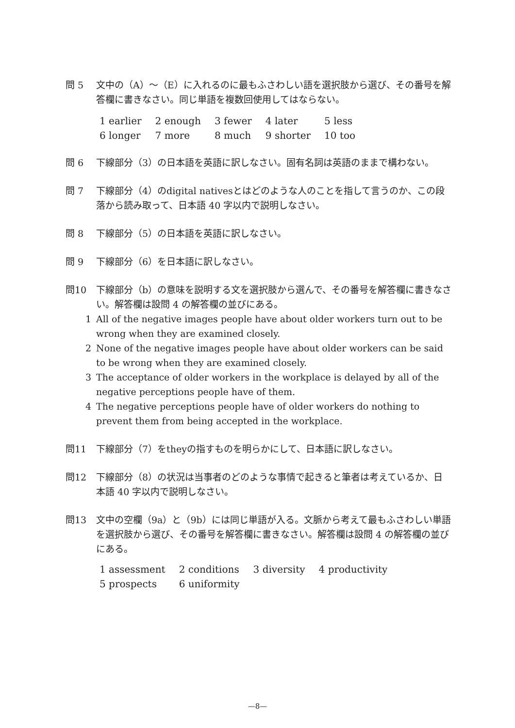問 5 文中の（A）～（E）に入れるのに最もふさわしい語を選択肢から選び、その番号を解答欄に書きなさい。同じ単語を複数回使用してはならない。
| 1 earlier | 2 enough | 3 fewer | 4 later | 5 less |
| 6 longer | 7 more | 8 much | 9 shorter | 10 too |
問 6 下線部分（3）の日本語を英語に訳しなさい。固有名詞は英語のままで構わない。
問 7 下線部分（4）のdigital nativesとはどのような人のことを指して言うのか、この段落から読み取って、日本語 40 字以内で説明しなさい。
問 8 下線部分（5）の日本語を英語に訳しなさい。
問 9 下線部分（6）を日本語に訳しなさい。
問10 下線部分（b）の意味を説明する文を選択肢から選んで、その番号を解答欄に書きなさい。解答欄は設問 4 の解答欄の並びにある。
1 All of the negative images people have about older workers turn out to be wrong when they are examined closely.
2 None of the negative images people have about older workers can be said to be wrong when they are examined closely.
3 The acceptance of older workers in the workplace is delayed by all of the negative perceptions people have of them.
4 The negative perceptions people have of older workers do nothing to prevent them from being accepted in the workplace.
問11 下線部分（7）をtheyの指すものを明らかにして、日本語に訳しなさい。
問12 下線部分（8）の状況は当事者のどのような事情で起きると筆者は考えているか、日本語 40 字以内で説明しなさい。
問13 文中の空欄（9a）と（9b）には同じ単語が入る。文脈から考えて最もふさわしい単語を選択肢から選び、その番号を解答欄に書きなさい。解答欄は設問 4 の解答欄の並びにある。
| 1 assessment | 2 conditions | 3 diversity | 4 productivity |
| 5 prospects | 6 uniformity | | |
—8—